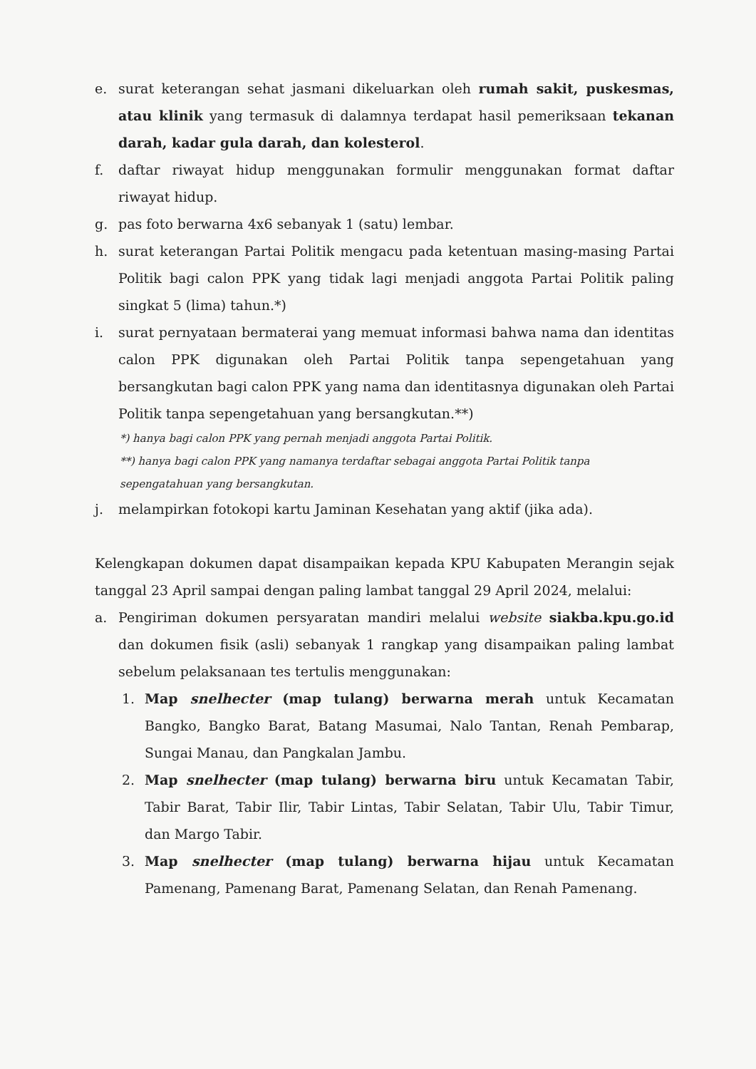e. surat keterangan sehat jasmani dikeluarkan oleh rumah sakit, puskesmas, atau klinik yang termasuk di dalamnya terdapat hasil pemeriksaan tekanan darah, kadar gula darah, dan kolesterol.
f. daftar riwayat hidup menggunakan formulir menggunakan format daftar riwayat hidup.
g. pas foto berwarna 4x6 sebanyak 1 (satu) lembar.
h. surat keterangan Partai Politik mengacu pada ketentuan masing-masing Partai Politik bagi calon PPK yang tidak lagi menjadi anggota Partai Politik paling singkat 5 (lima) tahun.*)
i. surat pernyataan bermaterai yang memuat informasi bahwa nama dan identitas calon PPK digunakan oleh Partai Politik tanpa sepengetahuan yang bersangkutan bagi calon PPK yang nama dan identitasnya digunakan oleh Partai Politik tanpa sepengetahuan yang bersangkutan.**)
*) hanya bagi calon PPK yang pernah menjadi anggota Partai Politik.
**) hanya bagi calon PPK yang namanya terdaftar sebagai anggota Partai Politik tanpa sepengatahuan yang bersangkutan.
j. melampirkan fotokopi kartu Jaminan Kesehatan yang aktif (jika ada).
Kelengkapan dokumen dapat disampaikan kepada KPU Kabupaten Merangin sejak tanggal 23 April sampai dengan paling lambat tanggal 29 April 2024, melalui:
a. Pengiriman dokumen persyaratan mandiri melalui website siakba.kpu.go.id dan dokumen fisik (asli) sebanyak 1 rangkap yang disampaikan paling lambat sebelum pelaksanaan tes tertulis menggunakan:
1. Map snelhecter (map tulang) berwarna merah untuk Kecamatan Bangko, Bangko Barat, Batang Masumai, Nalo Tantan, Renah Pembarap, Sungai Manau, dan Pangkalan Jambu.
2. Map snelhecter (map tulang) berwarna biru untuk Kecamatan Tabir, Tabir Barat, Tabir Ilir, Tabir Lintas, Tabir Selatan, Tabir Ulu, Tabir Timur, dan Margo Tabir.
3. Map snelhecter (map tulang) berwarna hijau untuk Kecamatan Pamenang, Pamenang Barat, Pamenang Selatan, dan Renah Pamenang.